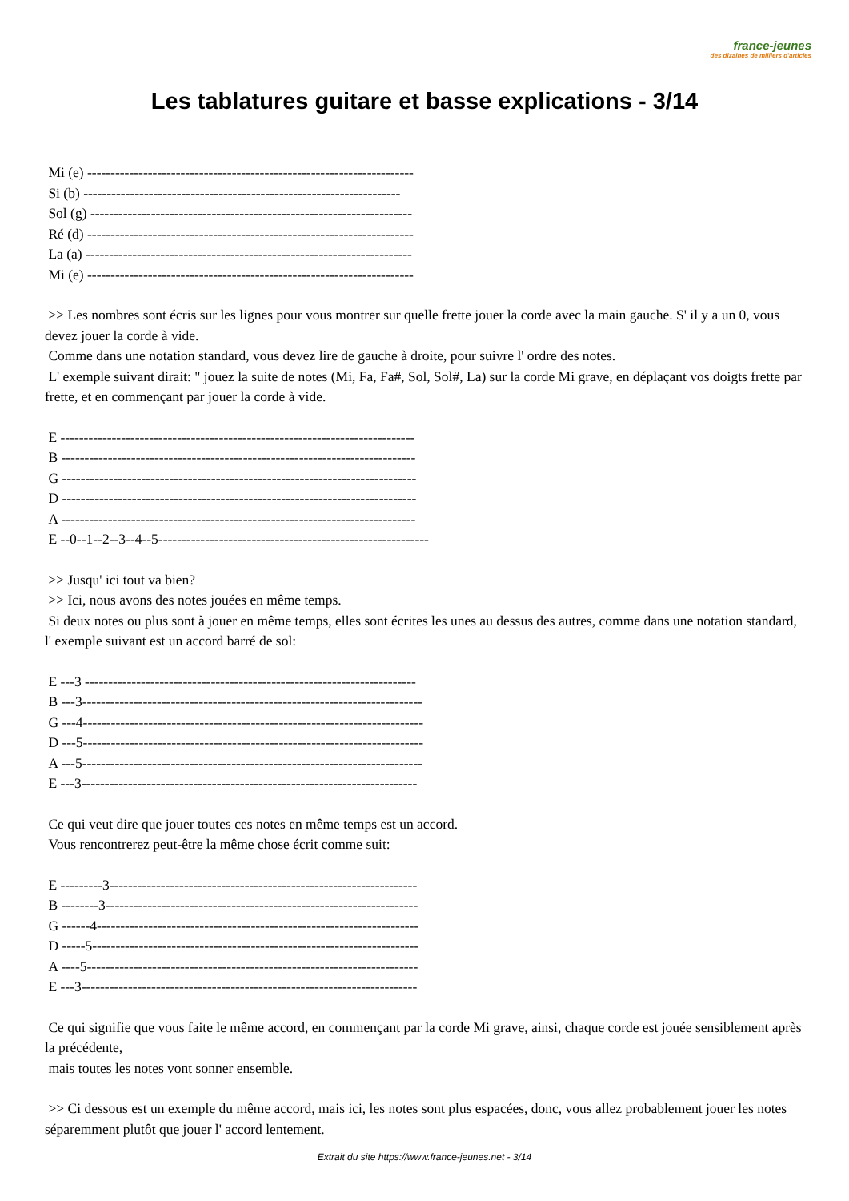france-jeunes
des dizaines de milliers d'articles
Les tablatures guitare et basse explications - 3/14
Mi (e) ----------------------------------------------------------------------
Si (b) --------------------------------------------------------------------
Sol (g) ---------------------------------------------------------------------
Ré (d) ----------------------------------------------------------------------
La (a) ----------------------------------------------------------------------
Mi (e) ----------------------------------------------------------------------
>> Les nombres sont écris sur les lignes pour vous montrer sur quelle frette jouer la corde avec la main gauche. S' il y a un 0, vous devez jouer la corde à vide.
Comme dans une notation standard, vous devez lire de gauche à droite, pour suivre l' ordre des notes.
L' exemple suivant dirait: " jouez la suite de notes (Mi, Fa, Fa#, Sol, Sol#, La) sur la corde Mi grave, en déplaçant vos doigts frette par frette, et en commençant par jouer la corde à vide.
E ----------------------------------------------------------------------------
B ----------------------------------------------------------------------------
G ----------------------------------------------------------------------------
D ----------------------------------------------------------------------------
A ----------------------------------------------------------------------------
E --0--1--2--3--4--5----------------------------------------------------------
>> Jusqu' ici tout va bien?
>> Ici, nous avons des notes jouées en même temps.
Si deux notes ou plus sont à jouer en même temps, elles sont écrites les unes au dessus des autres, comme dans une notation standard, l' exemple suivant est un accord barré de sol:
E ---3 -----------------------------------------------------------------------
B ---3-------------------------------------------------------------------------
G ---4-------------------------------------------------------------------------
D ---5-------------------------------------------------------------------------
A ---5-------------------------------------------------------------------------
E ---3------------------------------------------------------------------------
Ce qui veut dire que jouer toutes ces notes en même temps est un accord.
Vous rencontrerez peut-être la même chose écrit comme suit:
E ---------3------------------------------------------------------------------
B --------3-------------------------------------------------------------------
G ------4---------------------------------------------------------------------
D -----5----------------------------------------------------------------------
A ----5-----------------------------------------------------------------------
E ---3------------------------------------------------------------------------
Ce qui signifie que vous faite le même accord, en commençant par la corde Mi grave, ainsi, chaque corde est jouée sensiblement après la précédente,
mais toutes les notes vont sonner ensemble.
>> Ci dessous est un exemple du même accord, mais ici, les notes sont plus espacées, donc, vous allez probablement jouer les notes séparemment plutôt que jouer l' accord lentement.
Extrait du site https://www.france-jeunes.net - 3/14